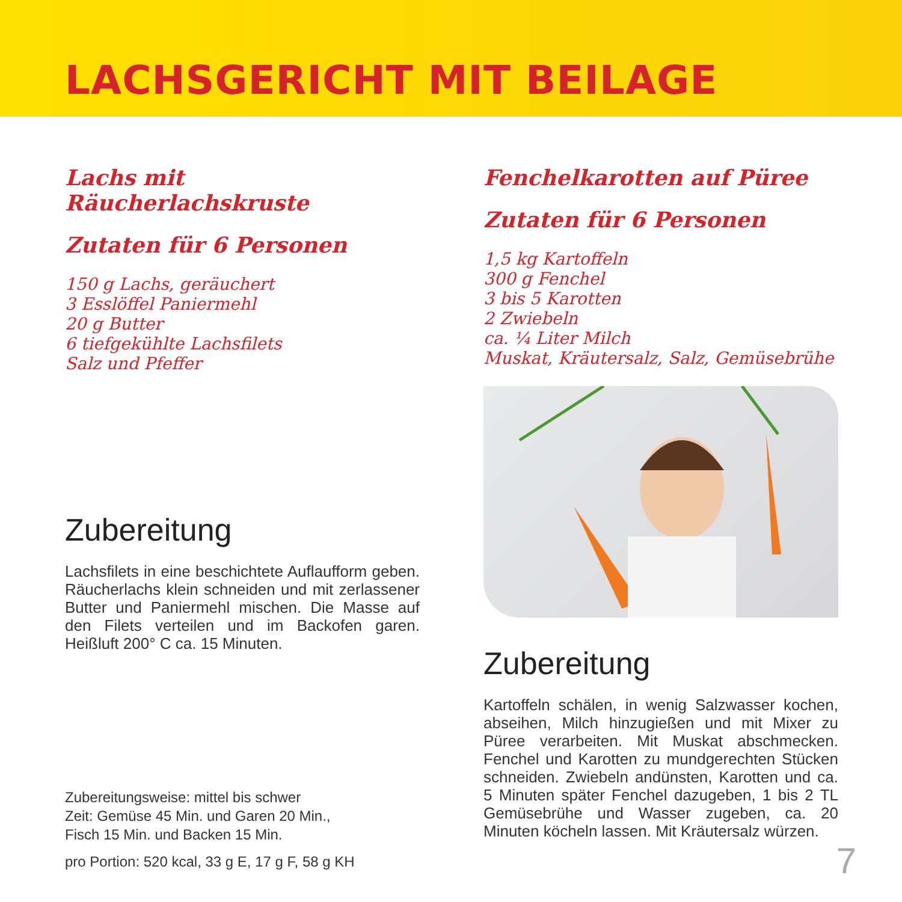LACHSGERICHT MIT BEILAGE
Lachs mit Räucherlachskruste
Zutaten für 6 Personen
150 g Lachs, geräuchert
3 Esslöffel Paniermehl
20 g Butter
6 tiefgekühlte Lachsfilets
Salz und Pfeffer
Zubereitung
Lachsfilets in eine beschichtete Auflaufform geben. Räucherlachs klein schneiden und mit zerlassener Butter und Paniermehl mischen. Die Masse auf den Filets verteilen und im Backofen garen. Heißluft 200° C ca. 15 Minuten.
Zubereitungsweise: mittel bis schwer
Zeit: Gemüse 45 Min. und Garen 20 Min.,
Fisch 15 Min. und Backen 15 Min.
pro Portion: 520 kcal, 33 g E, 17 g F, 58 g KH
Fenchelkarotten auf Püree
Zutaten für 6 Personen
1,5 kg Kartoffeln
300 g Fenchel
3 bis 5 Karotten
2 Zwiebeln
ca. ¼ Liter Milch
Muskat, Kräutersalz, Salz, Gemüsebrühe
Zubereitung
Kartoffeln schälen, in wenig Salzwasser kochen, abseihen, Milch hinzugießen und mit Mixer zu Püree verarbeiten. Mit Muskat abschmecken. Fenchel und Karotten zu mundgerechten Stücken schneiden. Zwiebeln andünsten, Karotten und ca. 5 Minuten später Fenchel dazugeben, 1 bis 2 TL Gemüsebrühe und Wasser zugeben, ca. 20 Minuten köcheln lassen. Mit Kräutersalz würzen.
7